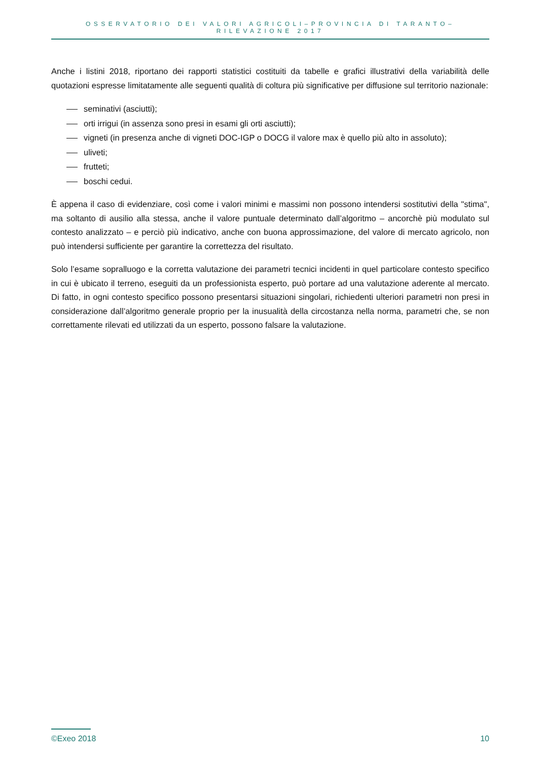OSSERVATORIO DEI VALORI AGRICOLI–PROVINCIA DI TARANTO–RILEVAZIONE 2017
Anche i listini 2018, riportano dei rapporti statistici costituiti da tabelle e grafici illustrativi della variabilità delle quotazioni espresse limitatamente alle seguenti qualità di coltura più significative per diffusione sul territorio nazionale:
seminativi (asciutti);
orti irrigui (in assenza sono presi in esami gli orti asciutti);
vigneti (in presenza anche di vigneti DOC-IGP o DOCG il valore max è quello più alto in assoluto);
uliveti;
frutteti;
boschi cedui.
È appena il caso di evidenziare, così come i valori minimi e massimi non possono intendersi sostitutivi della "stima", ma soltanto di ausilio alla stessa, anche il valore puntuale determinato dall’algoritmo – ancorchè più modulato sul contesto analizzato – e perciò più indicativo, anche con buona approssimazione, del valore di mercato agricolo, non può intendersi sufficiente per garantire la correttezza del risultato.
Solo l’esame sopralluogo e la corretta valutazione dei parametri tecnici incidenti in quel particolare contesto specifico in cui è ubicato il terreno, eseguiti da un professionista esperto, può portare ad una valutazione aderente al mercato. Di fatto, in ogni contesto specifico possono presentarsi situazioni singolari, richiedenti ulteriori parametri non presi in considerazione dall’algoritmo generale proprio per la inusualità della circostanza nella norma, parametri che, se non correttamente rilevati ed utilizzati da un esperto, possono falsare la valutazione.
©Exeo 2018 10